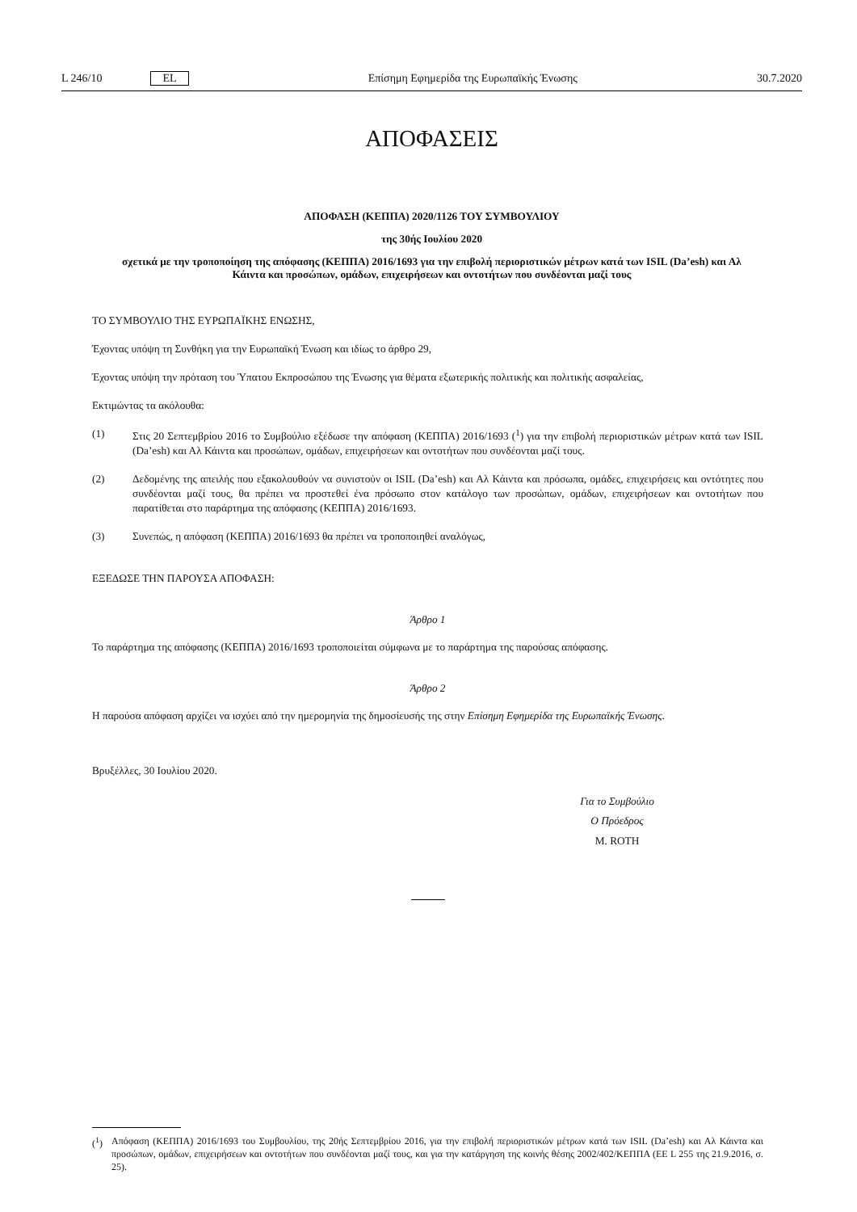L 246/10 EL Επίσημη Εφημερίδα της Ευρωπαϊκής Ένωσης 30.7.2020
ΑΠΟΦΑΣΕΙΣ
ΑΠΟΦΑΣΗ (ΚΕΠΠΑ) 2020/1126 ΤΟΥ ΣΥΜΒΟΥΛΙΟΥ
της 30ής Ιουλίου 2020
σχετικά με την τροποποίηση της απόφασης (ΚΕΠΠΑ) 2016/1693 για την επιβολή περιοριστικών μέτρων κατά των ISIL (Da’esh) και Αλ Κάιντα και προσώπων, ομάδων, επιχειρήσεων και οντοτήτων που συνδέονται μαζί τους
ΤΟ ΣΥΜΒΟΥΛΙΟ ΤΗΣ ΕΥΡΩΠΑΪΚΗΣ ΕΝΩΣΗΣ,
Έχοντας υπόψη τη Συνθήκη για την Ευρωπαϊκή Ένωση και ιδίως το άρθρο 29,
Έχοντας υπόψη την πρόταση του Ύπατου Εκπροσώπου της Ένωσης για θέματα εξωτερικής πολιτικής και πολιτικής ασφαλείας,
Εκτιμώντας τα ακόλουθα:
(1) Στις 20 Σεπτεμβρίου 2016 το Συμβούλιο εξέδωσε την απόφαση (ΚΕΠΠΑ) 2016/1693 (<sup>1</sup>) για την επιβολή περιοριστικών μέτρων κατά των ISIL (Da’esh) και Αλ Κάιντα και προσώπων, ομάδων, επιχειρήσεων και οντοτήτων που συνδέονται μαζί τους.
(2) Δεδομένης της απειλής που εξακολουθούν να συνιστούν οι ISIL (Da’esh) και Αλ Κάιντα και πρόσωπα, ομάδες, επιχειρήσεις και οντότητες που συνδέονται μαζί τους, θα πρέπει να προστεθεί ένα πρόσωπο στον κατάλογο των προσώπων, ομάδων, επιχειρήσεων και οντοτήτων που παρατίθεται στο παράρτημα της απόφασης (ΚΕΠΠΑ) 2016/1693.
(3) Συνεπώς, η απόφαση (ΚΕΠΠΑ) 2016/1693 θα πρέπει να τροποποιηθεί αναλόγως,
ΕΞΕΔΩΣΕ ΤΗΝ ΠΑΡΟΥΣΑ ΑΠΟΦΑΣΗ:
Άρθρο 1
Το παράρτημα της απόφασης (ΚΕΠΠΑ) 2016/1693 τροποποιείται σύμφωνα με το παράρτημα της παρούσας απόφασης.
Άρθρο 2
Η παρούσα απόφαση αρχίζει να ισχύει από την ημερομηνία της δημοσίευσής της στην Επίσημη Εφημερίδα της Ευρωπαϊκής Ένωσης.
Βρυξέλλες, 30 Ιουλίου 2020.
Για το Συμβούλιο
Ο Πρόεδρος
M. ROTH
(<sup>1</sup>) Απόφαση (ΚΕΠΠΑ) 2016/1693 του Συμβουλίου, της 20ής Σεπτεμβρίου 2016, για την επιβολή περιοριστικών μέτρων κατά των ISIL (Da’esh) και Αλ Κάιντα και προσώπων, ομάδων, επιχειρήσεων και οντοτήτων που συνδέονται μαζί τους, και για την κατάργηση της κοινής θέσης 2002/402/ΚΕΠΠΑ (ΕΕ L 255 της 21.9.2016, σ. 25).